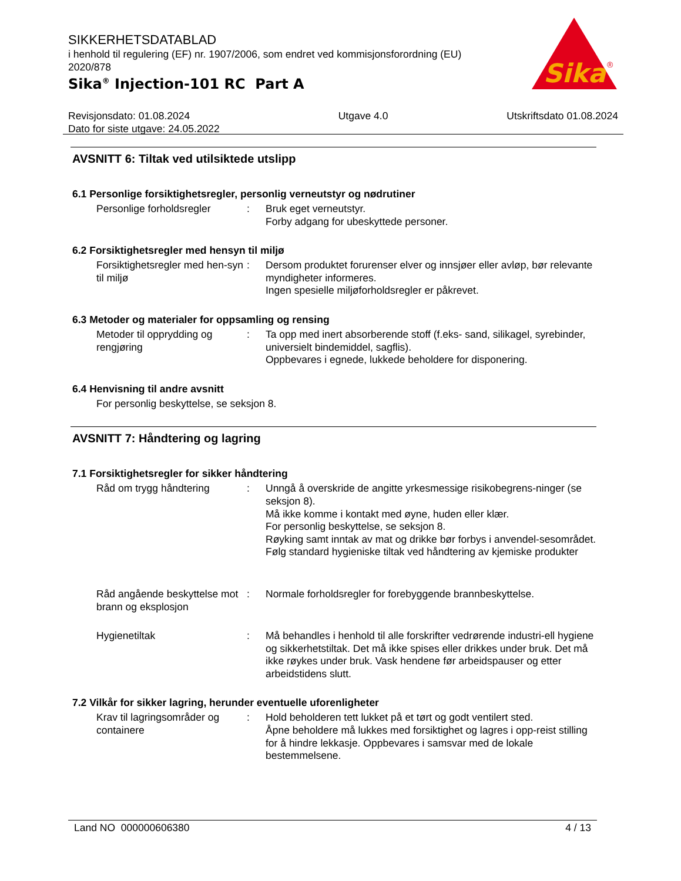SIKKERHETSDATABLAD
i henhold til regulering (EF) nr. 1907/2006, som endret ved kommisjonsforordning (EU) 2020/878
Sika<sup>®</sup> Injection-101 RC Part A
Sika
®
Revisjonsdato: 01.08.2024
Dato for siste utgave: 24.05.2022
Utgave 4.0 Utskriftsdato 01.08.2024
AVSNITT 6: Tiltak ved utilsiktede utslipp
6.1 Personlige forsiktighetsregler, personlig verneutstyr og nødrutiner
Personlige forholdsregler
: Bruk eget verneutstyr.
Forby adgang for ubeskyttede personer.
6.2 Forsiktighetsregler med hensyn til miljø
Forsiktighetsregler med hen-syn til miljø
: Dersom produktet forurenser elver og innsjøer eller avløp, bør relevante myndigheter informeres.
Ingen spesielle miljøforholdsregler er påkrevet.
6.3 Metoder og materialer for oppsamling og rensing
Metoder til opprydding og rengjøring
: Ta opp med inert absorberende stoff (f.eks- sand, silikagel, syrebinder, universielt bindemiddel, sagflis).
Oppbevares i egnede, lukkede beholdere for disponering.
6.4 Henvisning til andre avsnitt
For personlig beskyttelse, se seksjon 8.
AVSNITT 7: Håndtering og lagring
7.1 Forsiktighetsregler for sikker håndtering
Råd om trygg håndtering : Unngå å overskride de angitte yrkesmessige risikobegrens-ninger (se seksjon 8).
Må ikke komme i kontakt med øyne, huden eller klær.
For personlig beskyttelse, se seksjon 8.
Røyking samt inntak av mat og drikke bør forbys i anvendel-sesområdet.
Følg standard hygieniske tiltak ved håndtering av kjemiske produkter
Råd angående beskyttelse mot brann og eksplosjon
: Normale forholdsregler for forebyggende brannbeskyttelse.
Hygienetiltak : Må behandles i henhold til alle forskrifter vedrørende industri-ell hygiene og sikkerhetstiltak. Det må ikke spises eller drikkes under bruk. Det må ikke røykes under bruk. Vask hendene før arbeidspauser og etter arbeidstidens slutt.
7.2 Vilkår for sikker lagring, herunder eventuelle uforenligheter
Krav til lagringsområder og containere
: Hold beholderen tett lukket på et tørt og godt ventilert sted.
Åpne beholdere må lukkes med forsiktighet og lagres i opp-reist stilling for å hindre lekkasje. Oppbevares i samsvar med de lokale bestemmelsene.
Land NO 000000606380 4 / 13